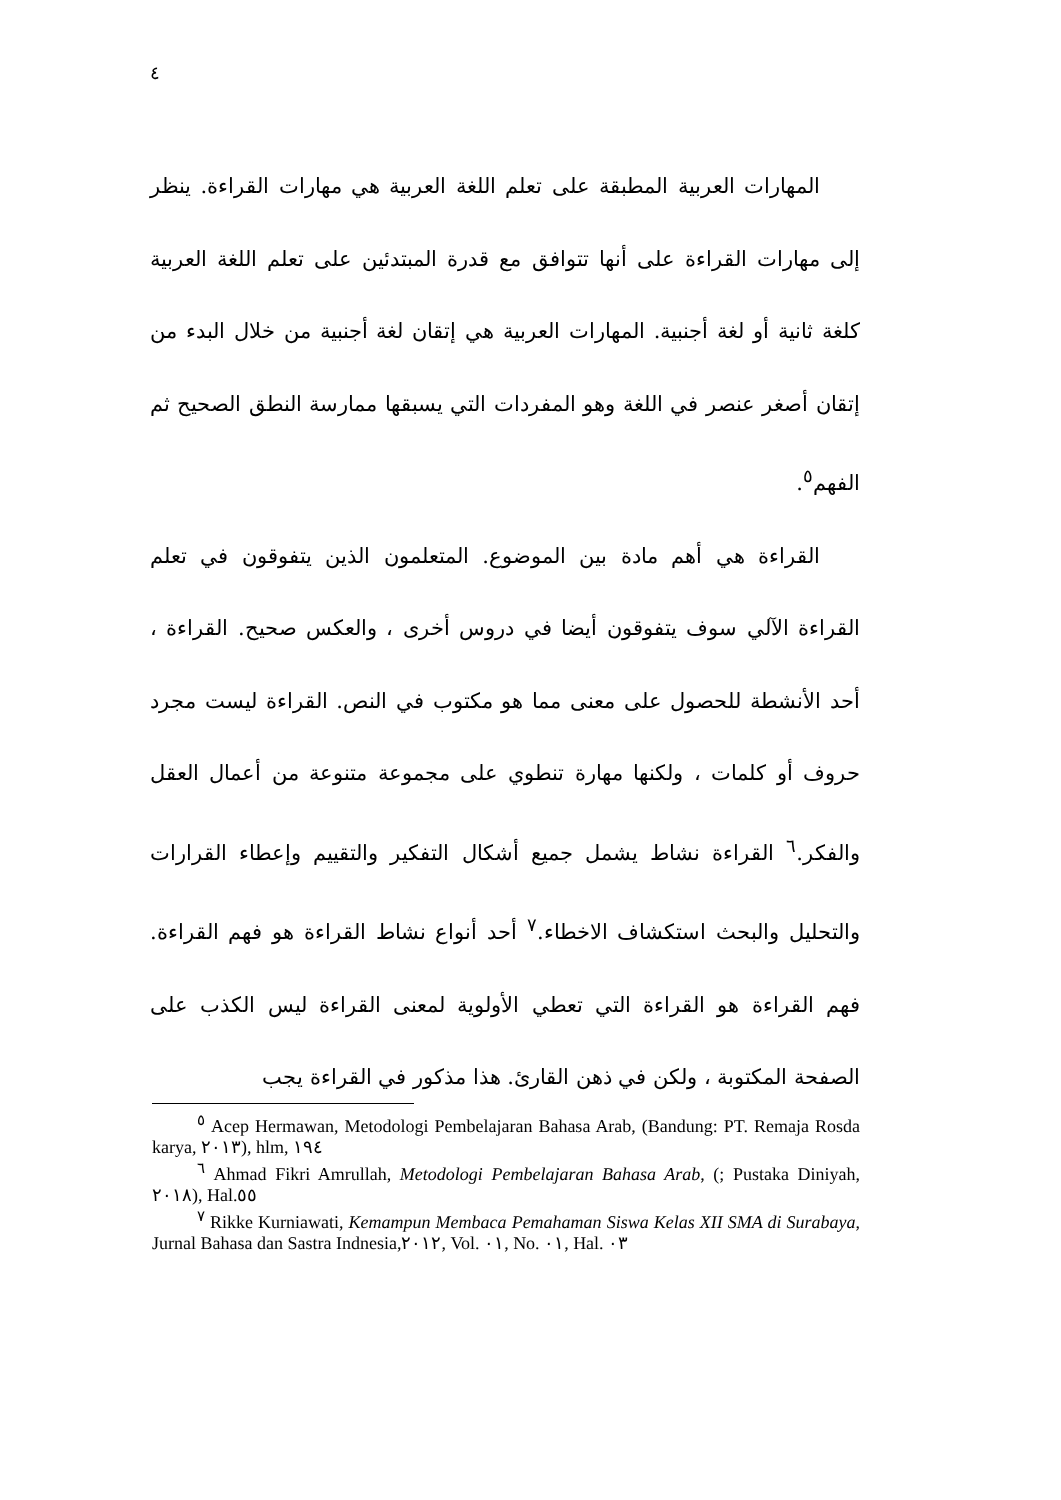٤
المهارات العربية المطبقة على تعلم اللغة العربية هي مهارات القراءة. ينظر إلى مهارات القراءة على أنها تتوافق مع قدرة المبتدئين على تعلم اللغة العربية كلغة ثانية أو لغة أجنبية. المهارات العربية هي إتقان لغة أجنبية من خلال البدء من إتقان أصغر عنصر في اللغة وهو المفردات التي يسبقها ممارسة النطق الصحيح ثم الفهم<sup>٥</sup>.
القراءة هي أهم مادة بين الموضوع. المتعلمون الذين يتفوقون في تعلم القراءة الآلي سوف يتفوقون أيضا في دروس أخرى ، والعكس صحيح. القراءة ، أحد الأنشطة للحصول على معنى مما هو مكتوب في النص. القراءة ليست مجرد حروف أو كلمات ، ولكنها مهارة تنطوي على مجموعة متنوعة من أعمال العقل والفكر.<sup>٦</sup> القراءة نشاط يشمل جميع أشكال التفكير والتقييم وإعطاء القرارات والتحليل والبحث استكشاف الاخطاء.<sup>٧</sup> أحد أنواع نشاط القراءة هو فهم القراءة. فهم القراءة هو القراءة التي تعطي الأولوية لمعنى القراءة ليس الكذب على الصفحة المكتوبة ، ولكن في ذهن القارئ. هذا مذكور في القراءة يجب
<sup>٥</sup> Acep Hermawan, Metodologi Pembelajaran Bahasa Arab, (Bandung: PT. Remaja Rosda karya, ٢٠١٣), hlm, ١٩٤
<sup>٦</sup> Ahmad Fikri Amrullah, Metodologi Pembelajaran Bahasa Arab, (; Pustaka Diniyah, ٢٠١٨), Hal.٥٥
<sup>٧</sup> Rikke Kurniawati, Kemampun Membaca Pemahaman Siswa Kelas XII SMA di Surabaya, Jurnal Bahasa dan Sastra Indnesia,٢٠١٢, Vol. ٠١, No. ٠١, Hal. ٠٣